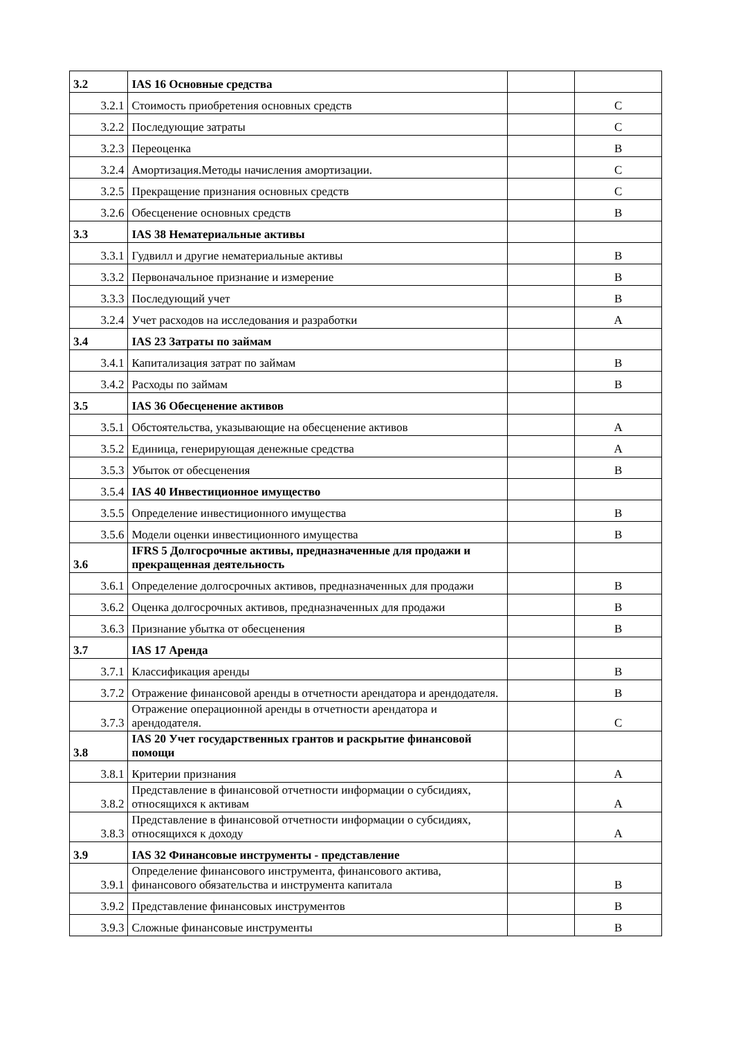| 3.2 | IAS 16 Основные средства | | |
| 3.2.1 | Стоимость приобретения основных средств | | C |
| 3.2.2 | Последующие затраты | | C |
| 3.2.3 | Переоценка | | B |
| 3.2.4 | Амортизация.Методы начисления амортизации. | | C |
| 3.2.5 | Прекращение признания основных средств | | C |
| 3.2.6 | Обесценение основных средств | | B |
| 3.3 | IAS 38 Нематериальные активы | | |
| 3.3.1 | Гудвилл и другие нематериальные активы | | B |
| 3.3.2 | Первоначальное признание и измерение | | B |
| 3.3.3 | Последующий учет | | B |
| 3.2.4 | Учет расходов на исследования и разработки | | A |
| 3.4 | IAS 23 Затраты по займам | | |
| 3.4.1 | Капитализация затрат по займам | | B |
| 3.4.2 | Расходы по займам | | B |
| 3.5 | IAS 36 Обесценение активов | | |
| 3.5.1 | Обстоятельства, указывающие на обесценение активов | | A |
| 3.5.2 | Единица, генерирующая денежные средства | | A |
| 3.5.3 | Убыток от обесценения | | B |
| 3.5.4 | IAS 40 Инвестиционное имущество | | |
| 3.5.5 | Определение инвестиционного имущества | | B |
| 3.5.6 | Модели оценки инвестиционного имущества | | B |
| 3.6 | IFRS 5 Долгосрочные активы, предназначенные для продажи и прекращенная деятельность | | |
| 3.6.1 | Определение долгосрочных активов, предназначенных для продажи | | B |
| 3.6.2 | Оценка долгосрочных активов, предназначенных для продажи | | B |
| 3.6.3 | Признание убытка от обесценения | | B |
| 3.7 | IAS 17 Аренда | | |
| 3.7.1 | Классификация аренды | | B |
| 3.7.2 | Отражение финансовой аренды в отчетности арендатора и арендодателя. | | B |
| 3.7.3 | Отражение операционной аренды в отчетности арендатора и арендодателя. | | C |
| 3.8 | IAS 20 Учет государственных грантов и раскрытие финансовой помощи | | |
| 3.8.1 | Критерии признания | | A |
| 3.8.2 | Представление в финансовой отчетности информации о субсидиях, относящихся к активам | | A |
| 3.8.3 | Представление в финансовой отчетности информации о субсидиях, относящихся к доходу | | A |
| 3.9 | IAS 32 Финансовые инструменты - представление | | |
| 3.9.1 | Определение финансового инструмента, финансового актива, финансового обязательства и инструмента капитала | | B |
| 3.9.2 | Представление финансовых инструментов | | B |
| 3.9.3 | Сложные финансовые инструменты | | B |